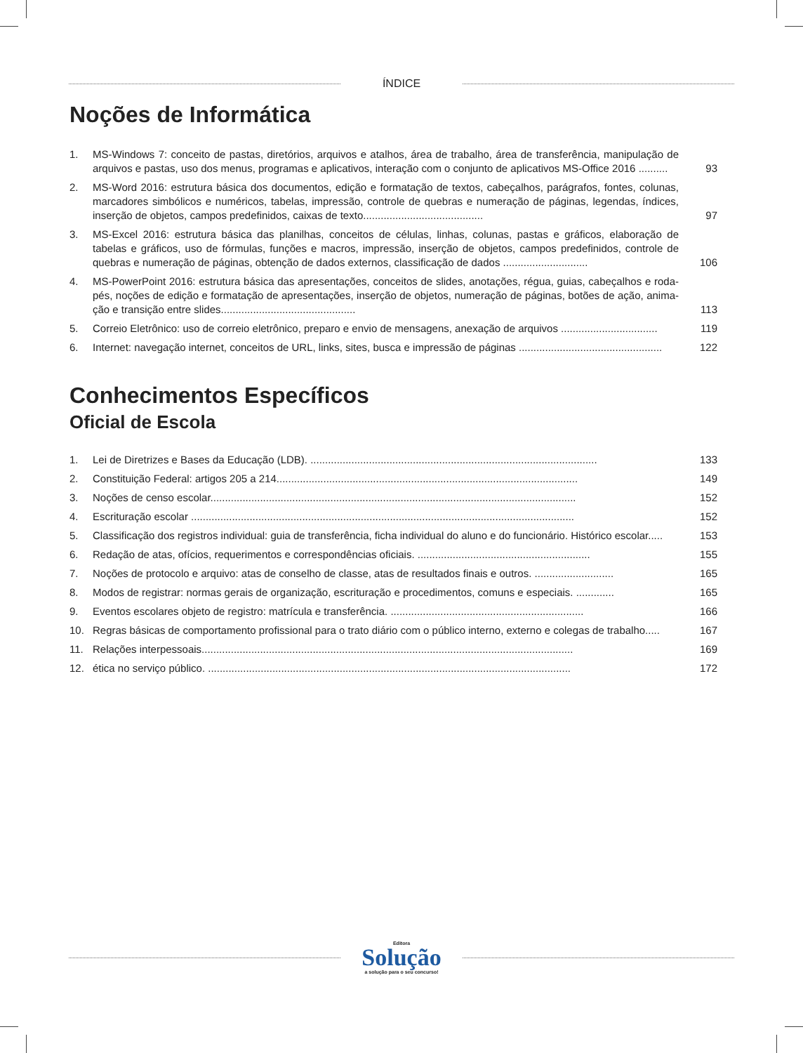ÍNDICE
Noções de Informática
1. MS-Windows 7: conceito de pastas, diretórios, arquivos e atalhos, área de trabalho, área de transferência, manipulação de arquivos e pastas, uso dos menus, programas e aplicativos, interação com o conjunto de aplicativos MS-Office 2016 ..........
93
2. MS-Word 2016: estrutura básica dos documentos, edição e formatação de textos, cabeçalhos, parágrafos, fontes, colunas, marcadores simbólicos e numéricos, tabelas, impressão, controle de quebras e numeração de páginas, legendas, índices, inserção de objetos, campos predefinidos, caixas de texto.........................................
97
3. MS-Excel 2016: estrutura básica das planilhas, conceitos de células, linhas, colunas, pastas e gráficos, elaboração de tabelas e gráficos, uso de fórmulas, funções e macros, impressão, inserção de objetos, campos predefinidos, controle de quebras e numeração de páginas, obtenção de dados externos, classificação de dados .............................
106
4. MS-PowerPoint 2016: estrutura básica das apresentações, conceitos de slides, anotações, régua, guias, cabeçalhos e roda-pés, noções de edição e formatação de apresentações, inserção de objetos, numeração de páginas, botões de ação, anima-ção e transição entre slides..............................................
113
5. Correio Eletrônico: uso de correio eletrônico, preparo e envio de mensagens, anexação de arquivos .................................
119
6. Internet: navegação internet, conceitos de URL, links, sites, busca e impressão de páginas .................................................
122
Conhecimentos Específicos
Oficial de Escola
1. Lei de Diretrizes e Bases da Educação (LDB). ..................................................................................................
133
2. Constituição Federal: artigos 205 a 214.......................................................................................................
149
3. Noções de censo escolar.............................................................................................................................
152
4. Escrituração escolar ...................................................................................................................................
152
5. Classificação dos registros individual: guia de transferência, ficha individual do aluno e do funcionário. Histórico escolar.....
153
6. Redação de atas, ofícios, requerimentos e correspondências oficiais. ...........................................................
155
7. Noções de protocolo e arquivo: atas de conselho de classe, atas de resultados finais e outros. ...........................
165
8. Modos de registrar: normas gerais de organização, escrituração e procedimentos, comuns e especiais. .............
165
9. Eventos escolares objeto de registro: matrícula e transferência. ..................................................................
166
10. Regras básicas de comportamento profissional para o trato diário com o público interno, externo e colegas de trabalho.....
167
11. Relações interpessoais...............................................................................................................................
169
12. ética no serviço público. ............................................................................................................................
172
Editora
Solução
a solução para o seu concurso!